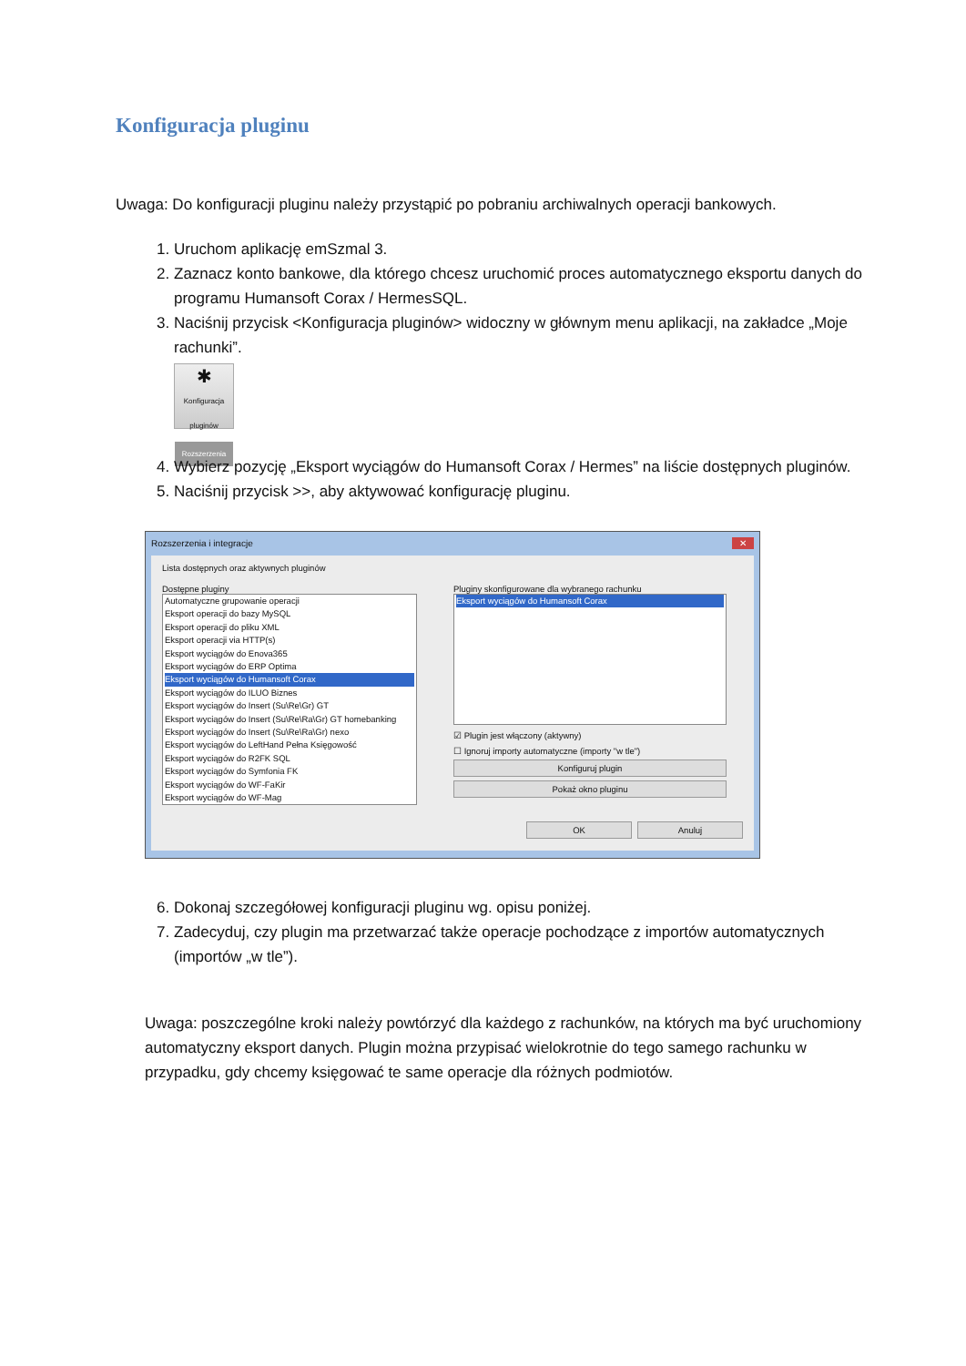Konfiguracja pluginu
Uwaga: Do konfiguracji pluginu należy przystąpić po pobraniu archiwalnych operacji bankowych.
1. Uruchom aplikację emSzmal 3.
2. Zaznacz konto bankowe, dla którego chcesz uruchomić proces automatycznego eksportu danych do programu Humansoft Corax / HermesSQL.
3. Naciśnij przycisk <Konfiguracja pluginów> widoczny w głównym menu aplikacji, na zakładce „Moje rachunki”.
✱
Konfiguracja pluginów
Rozszerzenia
4. Wybierz pozycję „Eksport wyciągów do Humansoft Corax / Hermes” na liście dostępnych pluginów.
5. Naciśnij przycisk >>, aby aktywować konfigurację pluginu.
Rozszerzenia i integracje ✕
Lista dostępnych oraz aktywnych pluginów
Dostępne pluginy
Automatyczne grupowanie operacji
Eksport operacji do bazy MySQL
Eksport operacji do pliku XML
Eksport operacji via HTTP(s)
Eksport wyciągów do Enova365
Eksport wyciągów do ERP Optima
Eksport wyciągów do Humansoft Corax
Eksport wyciągów do ILUO Biznes
Eksport wyciągów do Insert (Su\Re\Gr) GT
Eksport wyciągów do Insert (Su\Re\Ra\Gr) GT homebanking
Eksport wyciągów do Insert (Su\Re\Ra\Gr) nexo
Eksport wyciągów do LeftHand Pełna Księgowość
Eksport wyciągów do R2FK SQL
Eksport wyciągów do Symfonia FK
Eksport wyciągów do WF-FaKir
Eksport wyciągów do WF-Mag
Pluginy skonfigurowane dla wybranego rachunku
Eksport wyciągów do Humansoft Corax
☑ Plugin jest włączony (aktywny)
☐ Ignoruj importy automatyczne (importy "w tle")
Konfiguruj plugin
Pokaż okno pluginu
OK Anuluj
6. Dokonaj szczegółowej konfiguracji pluginu wg. opisu poniżej.
7. Zadecyduj, czy plugin ma przetwarzać także operacje pochodzące z importów automatycznych (importów „w tle”).
Uwaga: poszczególne kroki należy powtórzyć dla każdego z rachunków, na których ma być uruchomiony automatyczny eksport danych. Plugin można przypisać wielokrotnie do tego samego rachunku w przypadku, gdy chcemy księgować te same operacje dla różnych podmiotów.